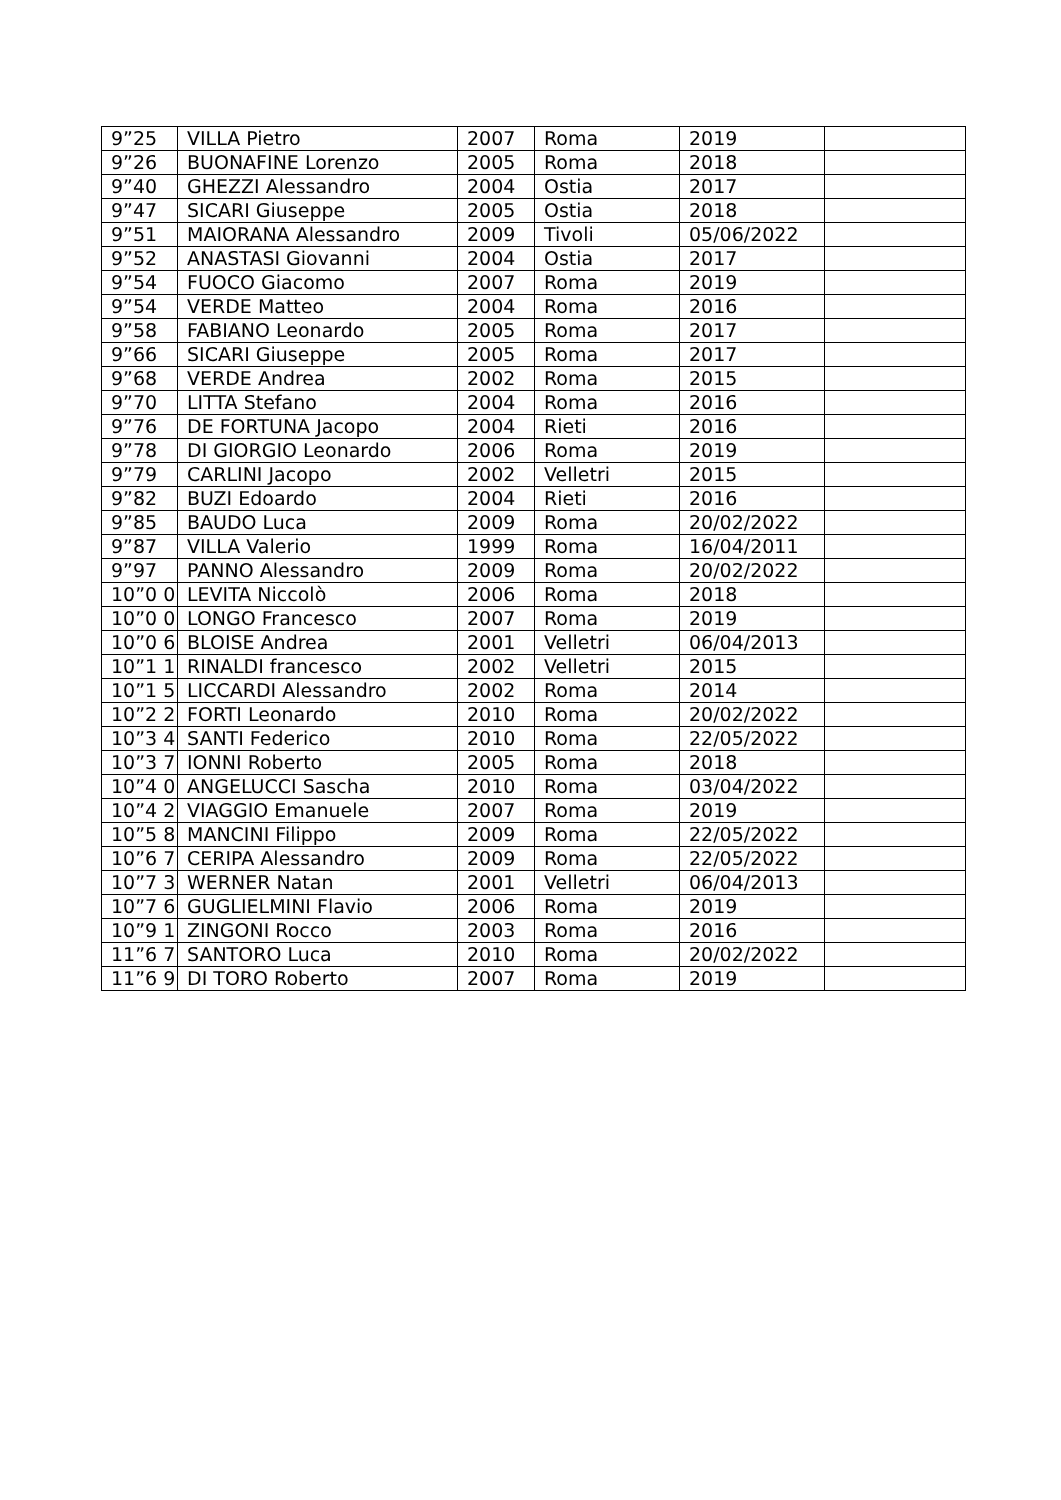| 9”25 | VILLA Pietro | 2007 | Roma | 2019 | |
| 9”26 | BUONAFINE Lorenzo | 2005 | Roma | 2018 | |
| 9”40 | GHEZZI Alessandro | 2004 | Ostia | 2017 | |
| 9”47 | SICARI Giuseppe | 2005 | Ostia | 2018 | |
| 9”51 | MAIORANA Alessandro | 2009 | Tivoli | 05/06/2022 | |
| 9”52 | ANASTASI Giovanni | 2004 | Ostia | 2017 | |
| 9”54 | FUOCO Giacomo | 2007 | Roma | 2019 | |
| 9”54 | VERDE Matteo | 2004 | Roma | 2016 | |
| 9”58 | FABIANO Leonardo | 2005 | Roma | 2017 | |
| 9”66 | SICARI Giuseppe | 2005 | Roma | 2017 | |
| 9”68 | VERDE Andrea | 2002 | Roma | 2015 | |
| 9”70 | LITTA Stefano | 2004 | Roma | 2016 | |
| 9”76 | DE FORTUNA Jacopo | 2004 | Rieti | 2016 | |
| 9”78 | DI GIORGIO Leonardo | 2006 | Roma | 2019 | |
| 9”79 | CARLINI Jacopo | 2002 | Velletri | 2015 | |
| 9”82 | BUZI Edoardo | 2004 | Rieti | 2016 | |
| 9”85 | BAUDO Luca | 2009 | Roma | 20/02/2022 | |
| 9”87 | VILLA Valerio | 1999 | Roma | 16/04/2011 | |
| 9”97 | PANNO Alessandro | 2009 | Roma | 20/02/2022 | |
| 10”0 0 | LEVITA Niccolò | 2006 | Roma | 2018 | |
| 10”0 0 | LONGO Francesco | 2007 | Roma | 2019 | |
| 10”0 6 | BLOISE Andrea | 2001 | Velletri | 06/04/2013 | |
| 10”1 1 | RINALDI francesco | 2002 | Velletri | 2015 | |
| 10”1 5 | LICCARDI Alessandro | 2002 | Roma | 2014 | |
| 10”2 2 | FORTI Leonardo | 2010 | Roma | 20/02/2022 | |
| 10”3 4 | SANTI Federico | 2010 | Roma | 22/05/2022 | |
| 10”3 7 | IONNI Roberto | 2005 | Roma | 2018 | |
| 10”4 0 | ANGELUCCI Sascha | 2010 | Roma | 03/04/2022 | |
| 10”4 2 | VIAGGIO Emanuele | 2007 | Roma | 2019 | |
| 10”5 8 | MANCINI Filippo | 2009 | Roma | 22/05/2022 | |
| 10”6 7 | CERIPA Alessandro | 2009 | Roma | 22/05/2022 | |
| 10”7 3 | WERNER Natan | 2001 | Velletri | 06/04/2013 | |
| 10”7 6 | GUGLIELMINI Flavio | 2006 | Roma | 2019 | |
| 10”9 1 | ZINGONI Rocco | 2003 | Roma | 2016 | |
| 11”6 7 | SANTORO Luca | 2010 | Roma | 20/02/2022 | |
| 11”6 9 | DI TORO Roberto | 2007 | Roma | 2019 | |